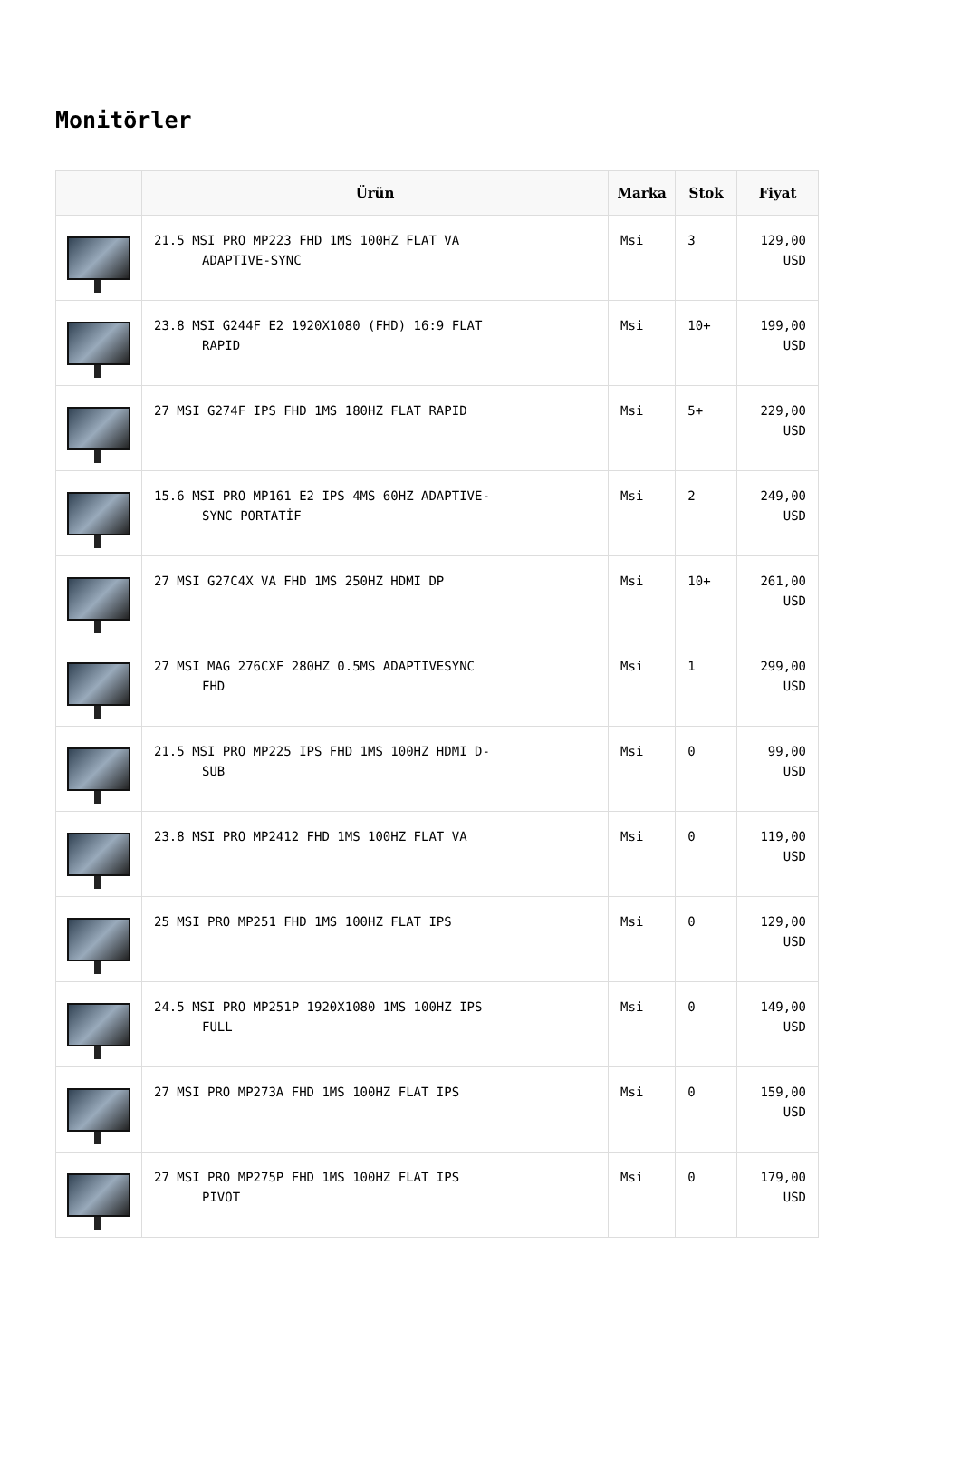Monitörler
| | Ürün | Marka | Stok | Fiyat |
| --- | --- | --- | --- | --- |
| | 21.5 MSI PRO MP223 FHD 1MS 100HZ FLAT VA ADAPTIVE-SYNC | Msi | 3 | 129,00 USD |
| | 23.8 MSI G244F E2 1920X1080 (FHD) 16:9 FLAT RAPID | Msi | 10+ | 199,00 USD |
| | 27 MSI G274F IPS FHD 1MS 180HZ FLAT RAPID | Msi | 5+ | 229,00 USD |
| | 15.6 MSI PRO MP161 E2 IPS 4MS 60HZ ADAPTIVE- SYNC PORTATİF | Msi | 2 | 249,00 USD |
| | 27 MSI G27C4X VA FHD 1MS 250HZ HDMI DP | Msi | 10+ | 261,00 USD |
| | 27 MSI MAG 276CXF 280HZ 0.5MS ADAPTIVESYNC FHD | Msi | 1 | 299,00 USD |
| | 21.5 MSI PRO MP225 IPS FHD 1MS 100HZ HDMI D- SUB | Msi | 0 | 99,00 USD |
| | 23.8 MSI PRO MP2412 FHD 1MS 100HZ FLAT VA | Msi | 0 | 119,00 USD |
| | 25 MSI PRO MP251 FHD 1MS 100HZ FLAT IPS | Msi | 0 | 129,00 USD |
| | 24.5 MSI PRO MP251P 1920X1080 1MS 100HZ IPS FULL | Msi | 0 | 149,00 USD |
| | 27 MSI PRO MP273A FHD 1MS 100HZ FLAT IPS | Msi | 0 | 159,00 USD |
| | 27 MSI PRO MP275P FHD 1MS 100HZ FLAT IPS PIVOT | Msi | 0 | 179,00 USD |